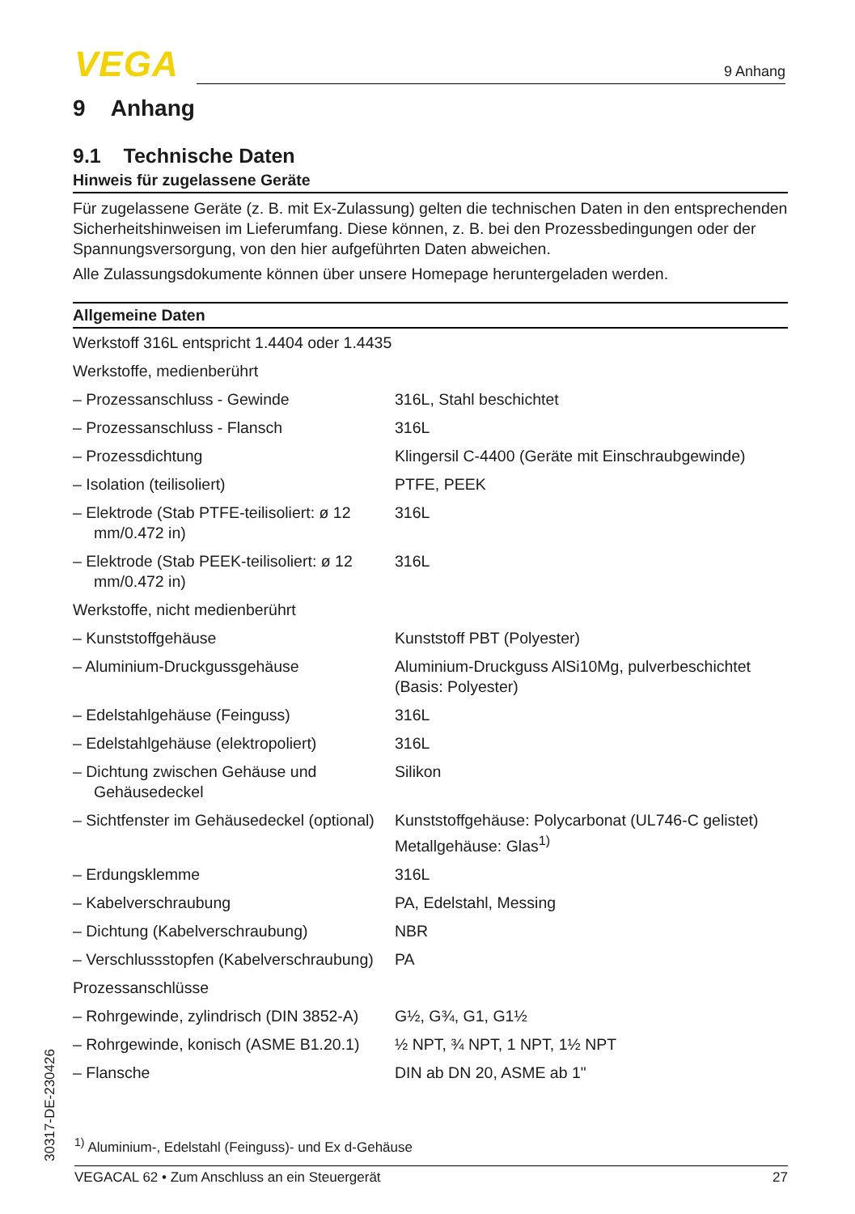VEGA 9 Anhang
9 Anhang
9.1 Technische Daten
Hinweis für zugelassene Geräte
Für zugelassene Geräte (z. B. mit Ex-Zulassung) gelten die technischen Daten in den entsprechenden Sicherheitshinweisen im Lieferumfang. Diese können, z. B. bei den Prozessbedingungen oder der Spannungsversorgung, von den hier aufgeführten Daten abweichen.
Alle Zulassungsdokumente können über unsere Homepage heruntergeladen werden.
| Allgemeine Daten | |
| --- | --- |
| Werkstoff 316L entspricht 1.4404 oder 1.4435 | |
| Werkstoffe, medienberührt | |
| – Prozessanschluss - Gewinde | 316L, Stahl beschichtet |
| – Prozessanschluss - Flansch | 316L |
| – Prozessdichtung | Klingersil C-4400 (Geräte mit Einschraubgewinde) |
| – Isolation (teilisoliert) | PTFE, PEEK |
| – Elektrode (Stab PTFE-teilisoliert: ø 12 mm/0.472 in) | 316L |
| – Elektrode (Stab PEEK-teilisoliert: ø 12 mm/0.472 in) | 316L |
| Werkstoffe, nicht medienberührt | |
| – Kunststoffgehäuse | Kunststoff PBT (Polyester) |
| – Aluminium-Druckgussgehäuse | Aluminium-Druckguss AlSi10Mg, pulverbeschichtet (Basis: Polyester) |
| – Edelstahlgehäuse (Feinguss) | 316L |
| – Edelstahlgehäuse (elektropoliert) | 316L |
| – Dichtung zwischen Gehäuse und Gehäusedeckel | Silikon |
| – Sichtfenster im Gehäusedeckel (optional) | Kunststoffgehäuse: Polycarbonat (UL746-C gelistet) Metallgehäuse: Glas<sup>1)</sup> |
| – Erdungsklemme | 316L |
| – Kabelverschraubung | PA, Edelstahl, Messing |
| – Dichtung (Kabelverschraubung) | NBR |
| – Verschlussstopfen (Kabelverschraubung) | PA |
| Prozessanschlüsse | |
| – Rohrgewinde, zylindrisch (DIN 3852-A) | G½, G¾, G1, G1½ |
| – Rohrgewinde, konisch (ASME B1.20.1) | ½ NPT, ¾ NPT, 1 NPT, 1½ NPT |
| – Flansche | DIN ab DN 20, ASME ab 1" |
<sup>1)</sup> Aluminium-, Edelstahl (Feinguss)- und Ex d-Gehäuse
VEGACAL 62 • Zum Anschluss an ein Steuergerät 27
30317-DE-230426